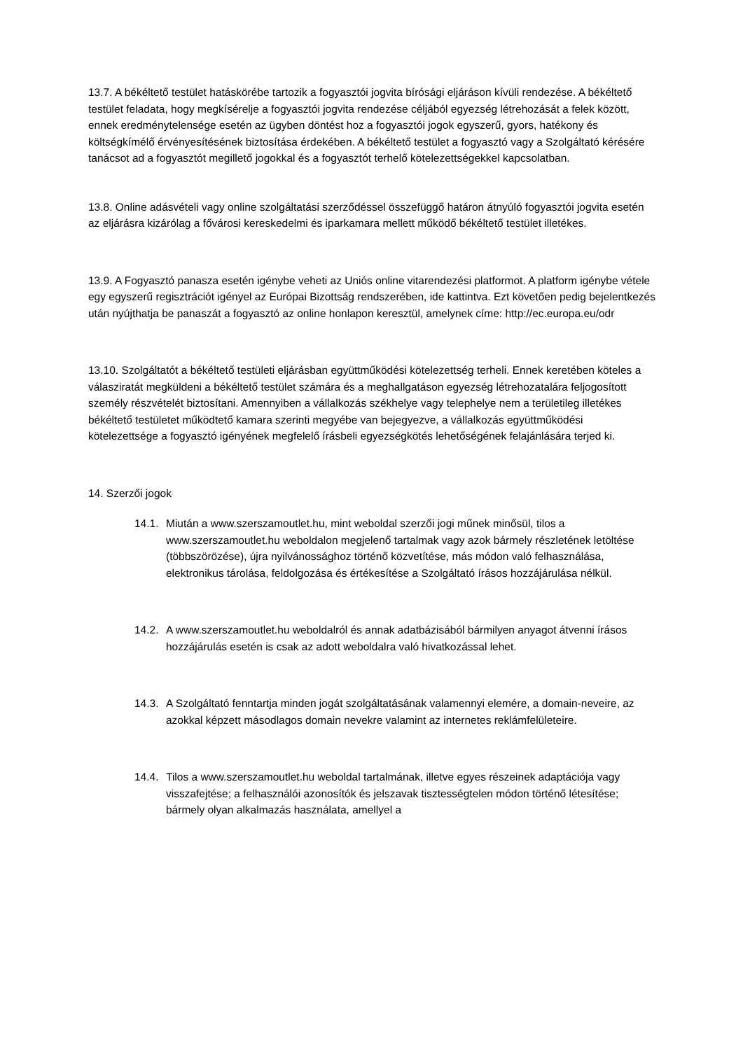13.7. A békéltető testület hatáskörébe tartozik a fogyasztói jogvita bírósági eljáráson kívüli rendezése. A békéltető testület feladata, hogy megkísérelje a fogyasztói jogvita rendezése céljából egyezség létrehozását a felek között, ennek eredménytelensége esetén az ügyben döntést hoz a fogyasztói jogok egyszerű, gyors, hatékony és költségkímélő érvényesítésének biztosítása érdekében. A békéltető testület a fogyasztó vagy a Szolgáltató kérésére tanácsot ad a fogyasztót megillető jogokkal és a fogyasztót terhelő kötelezettségekkel kapcsolatban.
13.8. Online adásvételi vagy online szolgáltatási szerződéssel összefüggő határon átnyúló fogyasztói jogvita esetén az eljárásra kizárólag a fővárosi kereskedelmi és iparkamara mellett működő békéltető testület illetékes.
13.9. A Fogyasztó panasza esetén igénybe veheti az Uniós online vitarendezési platformot. A platform igénybe vétele egy egyszerű regisztrációt igényel az Európai Bizottság rendszerében, ide kattintva. Ezt követően pedig bejelentkezés után nyújthatja be panaszát a fogyasztó az online honlapon keresztül, amelynek címe: http://ec.europa.eu/odr
13.10. Szolgáltatót a békéltető testületi eljárásban együttműködési kötelezettség terheli. Ennek keretében köteles a válasziratát megküldeni a békéltető testület számára és a meghallgatáson egyezség létrehozatalára feljogosított személy részvételét biztosítani. Amennyiben a vállalkozás székhelye vagy telephelye nem a területileg illetékes békéltető testületet működtető kamara szerinti megyébe van bejegyezve, a vállalkozás együttműködési kötelezettsége a fogyasztó igényének megfelelő írásbeli egyezségkötés lehetőségének felajánlására terjed ki.
14. Szerzői jogok
14.1. Miután a www.szerszamoutlet.hu, mint weboldal szerzői jogi műnek minősül, tilos a www.szerszamoutlet.hu weboldalon megjelenő tartalmak vagy azok bármely részletének letöltése (többszörözése), újra nyilvánossághoz történő közvetítése, más módon való felhasználása, elektronikus tárolása, feldolgozása és értékesítése a Szolgáltató írásos hozzájárulása nélkül.
14.2. A www.szerszamoutlet.hu weboldalról és annak adatbázisából bármilyen anyagot átvenni írásos hozzájárulás esetén is csak az adott weboldalra való hivatkozással lehet.
14.3. A Szolgáltató fenntartja minden jogát szolgáltatásának valamennyi elemére, a domain-neveire, az azokkal képzett másodlagos domain nevekre valamint az internetes reklámfelületeire.
14.4. Tilos a www.szerszamoutlet.hu weboldal tartalmának, illetve egyes részeinek adaptációja vagy visszafejtése; a felhasználói azonosítók és jelszavak tisztességtelen módon történő létesítése; bármely olyan alkalmazás használata, amellyel a